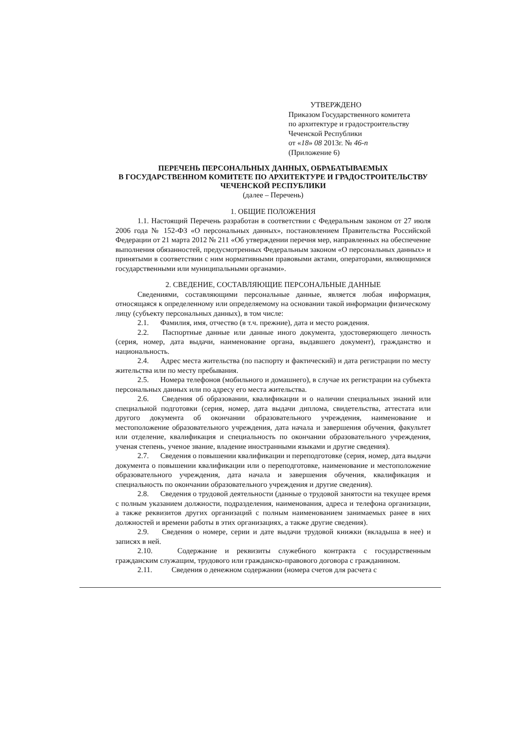УТВЕРЖДЕНО
Приказом Государственного комитета
по архитектуре и градостроительству
Чеченской Республики
от «18» 08 2013г. № 46-п
(Приложение 6)
ПЕРЕЧЕНЬ ПЕРСОНАЛЬНЫХ ДАННЫХ, ОБРАБАТЫВАЕМЫХ
В ГОСУДАРСТВЕННОМ КОМИТЕТЕ ПО АРХИТЕКТУРЕ И ГРАДОСТРОИТЕЛЬСТВУ
ЧЕЧЕНСКОЙ РЕСПУБЛИКИ
(далее – Перечень)
1. ОБЩИЕ ПОЛОЖЕНИЯ
1.1. Настоящий Перечень разработан в соответствии с Федеральным законом от 27 июля 2006 года № 152-ФЗ «О персональных данных», постановлением Правительства Российской Федерации от 21 марта 2012 № 211 «Об утверждении перечня мер, направленных на обеспечение выполнения обязанностей, предусмотренных Федеральным законом «О персональных данных» и принятыми в соответствии с ним нормативными правовыми актами, операторами, являющимися государственными или муниципальными органами».
2. СВЕДЕНИЕ, СОСТАВЛЯЮЩИЕ ПЕРСОНАЛЬНЫЕ ДАННЫЕ
Сведениями, составляющими персональные данные, является любая информация, относящаяся к определенному или определяемому на основании такой информации физическому лицу (субъекту персональных данных), в том числе:
2.1. Фамилия, имя, отчество (в т.ч. прежние), дата и место рождения.
2.2. Паспортные данные или данные иного документа, удостоверяющего личность (серия, номер, дата выдачи, наименование органа, выдавшего документ), гражданство и национальность.
2.4. Адрес места жительства (по паспорту и фактический) и дата регистрации по месту жительства или по месту пребывания.
2.5. Номера телефонов (мобильного и домашнего), в случае их регистрации на субъекта персональных данных или по адресу его места жительства.
2.6. Сведения об образовании, квалификации и о наличии специальных знаний или специальной подготовки (серия, номер, дата выдачи диплома, свидетельства, аттестата или другого документа об окончании образовательного учреждения, наименование и местоположение образовательного учреждения, дата начала и завершения обучения, факультет или отделение, квалификация и специальность по окончании образовательного учреждения, ученая степень, ученое звание, владение иностранными языками и другие сведения).
2.7. Сведения о повышении квалификации и переподготовке (серия, номер, дата выдачи документа о повышении квалификации или о переподготовке, наименование и местоположение образовательного учреждения, дата начала и завершения обучения, квалификация и специальность по окончании образовательного учреждения и другие сведения).
2.8. Сведения о трудовой деятельности (данные о трудовой занятости на текущее время с полным указанием должности, подразделения, наименования, адреса и телефона организации, а также реквизитов других организаций с полным наименованием занимаемых ранее в них должностей и времени работы в этих организациях, а также другие сведения).
2.9. Сведения о номере, серии и дате выдачи трудовой книжки (вкладыша в нее) и записях в ней.
2.10. Содержание и реквизиты служебного контракта с государственным гражданским служащим, трудового или гражданско-правового договора с гражданином.
2.11. Сведения о денежном содержании (номера счетов для расчета с